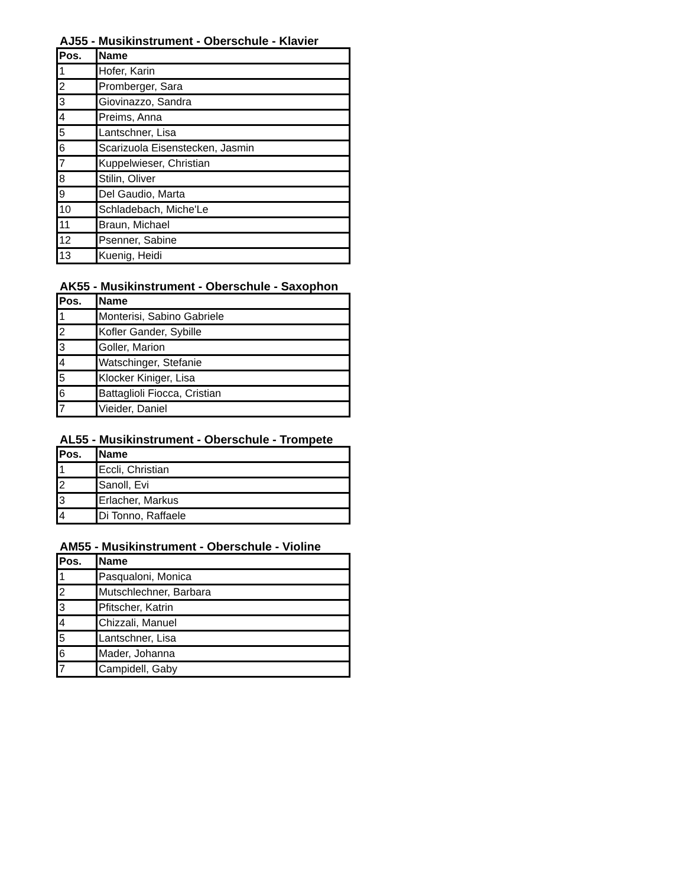AJ55 - Musikinstrument - Oberschule - Klavier
| Pos. | Name |
| --- | --- |
| 1 | Hofer, Karin |
| 2 | Promberger, Sara |
| 3 | Giovinazzo, Sandra |
| 4 | Preims, Anna |
| 5 | Lantschner, Lisa |
| 6 | Scarizuola Eisenstecken, Jasmin |
| 7 | Kuppelwieser, Christian |
| 8 | Stilin, Oliver |
| 9 | Del Gaudio, Marta |
| 10 | Schladebach, Miche'Le |
| 11 | Braun, Michael |
| 12 | Psenner, Sabine |
| 13 | Kuenig, Heidi |
AK55 - Musikinstrument - Oberschule - Saxophon
| Pos. | Name |
| --- | --- |
| 1 | Monterisi, Sabino Gabriele |
| 2 | Kofler Gander, Sybille |
| 3 | Goller, Marion |
| 4 | Watschinger, Stefanie |
| 5 | Klocker Kiniger, Lisa |
| 6 | Battaglioli Fiocca, Cristian |
| 7 | Vieider, Daniel |
AL55 - Musikinstrument - Oberschule - Trompete
| Pos. | Name |
| --- | --- |
| 1 | Eccli, Christian |
| 2 | Sanoll, Evi |
| 3 | Erlacher, Markus |
| 4 | Di Tonno, Raffaele |
AM55 - Musikinstrument - Oberschule - Violine
| Pos. | Name |
| --- | --- |
| 1 | Pasqualoni, Monica |
| 2 | Mutschlechner, Barbara |
| 3 | Pfitscher, Katrin |
| 4 | Chizzali, Manuel |
| 5 | Lantschner, Lisa |
| 6 | Mader, Johanna |
| 7 | Campidell, Gaby |